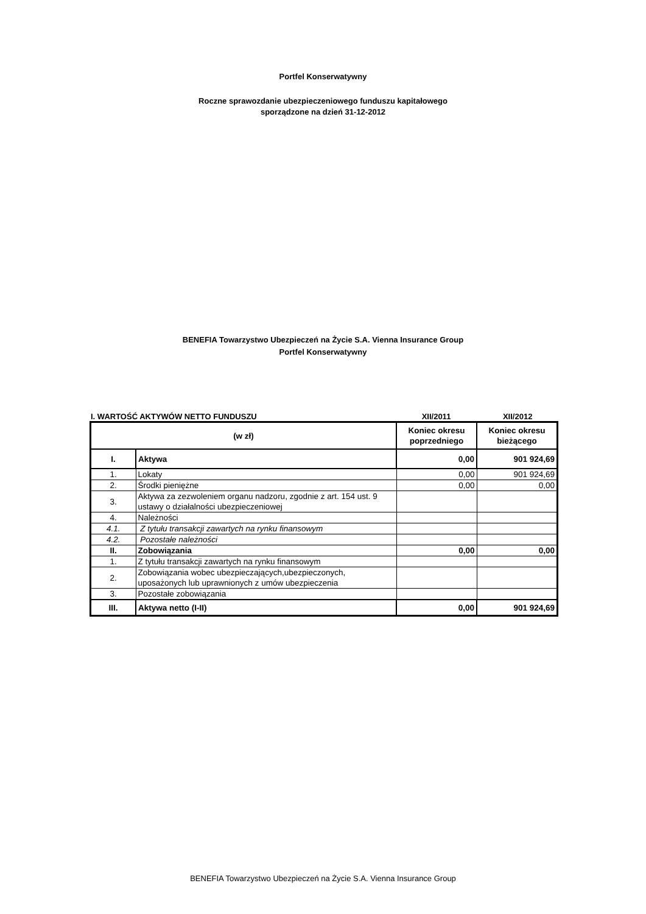Portfel Konserwatywny
Roczne sprawozdanie ubezpieczeniowego funduszu kapitałowego
sporządzone na dzień 31-12-2012
BENEFIA Towarzystwo Ubezpieczeń na Życie S.A. Vienna Insurance Group
Portfel Konserwatywny
I. WARTOŚĆ AKTYWÓW NETTO FUNDUSZU XII/2011 XII/2012
| (w zł) | | Koniec okresu poprzedniego | Koniec okresu bieżącego |
| I. | Aktywa | 0,00 | 901 924,69 |
| 1. | Lokaty | 0,00 | 901 924,69 |
| 2. | Środki pieniężne | 0,00 | 0,00 |
| 3. | Aktywa za zezwoleniem organu nadzoru, zgodnie z art. 154 ust. 9 ustawy o działalności ubezpieczeniowej | | |
| 4. | Należności | | |
| 4.1. | Z tytułu transakcji zawartych na rynku finansowym | | |
| 4.2. | Pozostałe należności | | |
| II. | Zobowiązania | 0,00 | 0,00 |
| 1. | Z tytułu transakcji zawartych na rynku finansowym | | |
| 2. | Zobowiązania wobec ubezpieczających,ubezpieczonych, uposażonych lub uprawnionych z umów ubezpieczenia | | |
| 3. | Pozostałe zobowiązania | | |
| III. | Aktywa netto (I-II) | 0,00 | 901 924,69 |
BENEFIA Towarzystwo Ubezpieczeń na Życie S.A. Vienna Insurance Group